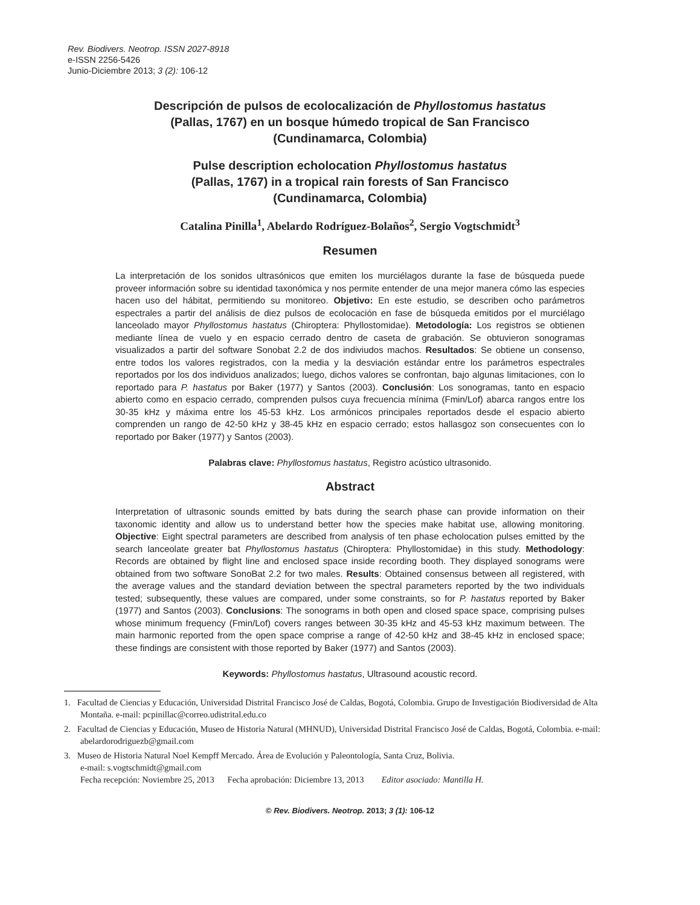Rev. Biodivers. Neotrop. ISSN 2027-8918
e-ISSN 2256-5426
Junio-Diciembre 2013; 3 (2): 106-12
Descripción de pulsos de ecolocalización de Phyllostomus hastatus
(Pallas, 1767) en un bosque húmedo tropical de San Francisco
(Cundinamarca, Colombia)
Pulse description echolocation Phyllostomus hastatus
(Pallas, 1767) in a tropical rain forests of San Francisco
(Cundinamarca, Colombia)
Catalina Pinilla<sup>1</sup>, Abelardo Rodríguez-Bolaños<sup>2</sup>, Sergio Vogtschmidt<sup>3</sup>
Resumen
La interpretación de los sonidos ultrasónicos que emiten los murciélagos durante la fase de búsqueda puede proveer información sobre su identidad taxonómica y nos permite entender de una mejor manera cómo las especies hacen uso del hábitat, permitiendo su monitoreo. Objetivo: En este estudio, se describen ocho parámetros espectrales a partir del análisis de diez pulsos de ecolocación en fase de búsqueda emitidos por el murciélago lanceolado mayor Phyllostomus hastatus (Chiroptera: Phyllostomidae). Metodología: Los registros se obtienen mediante línea de vuelo y en espacio cerrado dentro de caseta de grabación. Se obtuvieron sonogramas visualizados a partir del software Sonobat 2.2 de dos indiviudos machos. Resultados: Se obtiene un consenso, entre todos los valores registrados, con la media y la desviación estándar entre los parámetros espectrales reportados por los dos individuos analizados; luego, dichos valores se confrontan, bajo algunas limitaciones, con lo reportado para P. hastatus por Baker (1977) y Santos (2003). Conclusión: Los sonogramas, tanto en espacio abierto como en espacio cerrado, comprenden pulsos cuya frecuencia mínima (Fmin/Lof) abarca rangos entre los 30-35 kHz y máxima entre los 45-53 kHz. Los armónicos principales reportados desde el espacio abierto comprenden un rango de 42-50 kHz y 38-45 kHz en espacio cerrado; estos hallasgoz son consecuentes con lo reportado por Baker (1977) y Santos (2003).
Palabras clave: Phyllostomus hastatus, Registro acústico ultrasonido.
Abstract
Interpretation of ultrasonic sounds emitted by bats during the search phase can provide information on their taxonomic identity and allow us to understand better how the species make habitat use, allowing monitoring. Objective: Eight spectral parameters are described from analysis of ten phase echolocation pulses emitted by the search lanceolate greater bat Phyllostomus hastatus (Chiroptera: Phyllostomidae) in this study. Methodology: Records are obtained by flight line and enclosed space inside recording booth. They displayed sonograms were obtained from two software SonoBat 2.2 for two males. Results: Obtained consensus between all registered, with the average values and the standard deviation between the spectral parameters reported by the two individuals tested; subsequently, these values are compared, under some constraints, so for P. hastatus reported by Baker (1977) and Santos (2003). Conclusions: The sonograms in both open and closed space space, comprising pulses whose minimum frequency (Fmin/Lof) covers ranges between 30-35 kHz and 45-53 kHz maximum between. The main harmonic reported from the open space comprise a range of 42-50 kHz and 38-45 kHz in enclosed space; these findings are consistent with those reported by Baker (1977) and Santos (2003).
Keywords: Phyllostomus hastatus, Ultrasound acoustic record.
1. Facultad de Ciencias y Educación, Universidad Distrital Francisco José de Caldas, Bogotá, Colombia. Grupo de Investigación Biodiversidad de Alta Montaña. e-mail: pcpinillac@correo.udistrital.edu.co
2. Facultad de Ciencias y Educación, Museo de Historia Natural (MHNUD), Universidad Distrital Francisco José de Caldas, Bogotá, Colombia. e-mail: abelardorodriguezb@gmail.com
3. Museo de Historia Natural Noel Kempff Mercado. Área de Evolución y Paleontología, Santa Cruz, Bolivia.
e-mail: s.vogtschmidt@gmail.com
Fecha recepción: Noviembre 25, 2013 Fecha aprobación: Diciembre 13, 2013 Editor asociado: Mantilla H.
© Rev. Biodivers. Neotrop. 2013; 3 (1): 106-12